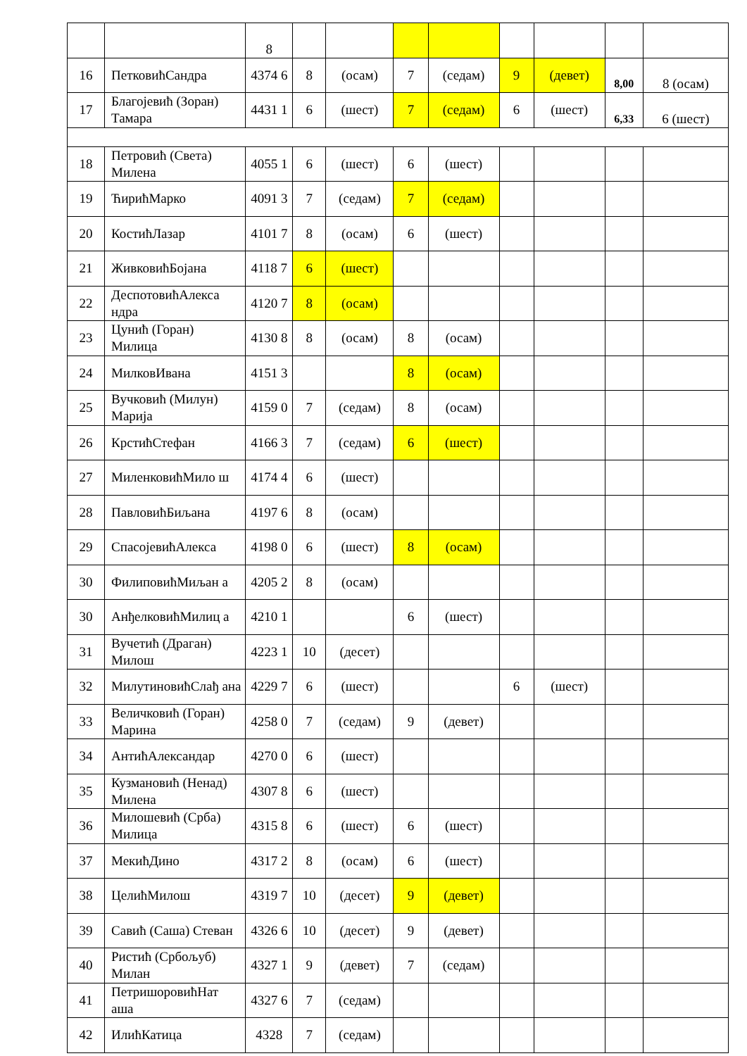| | | 8 | | | | | | | | |
| 16 | ПетковићСандра | 4374 6 | 8 | (осам) | 7 | (седам) | 9 | (девет) | 8,00 | 8 (осам) |
| 17 | Благојевић (Зоран) Тамара | 4431 1 | 6 | (шест) | 7 | (седам) | 6 | (шест) | 6,33 | 6 (шест) |
| 18 | Петровић (Света) Милена | 4055 1 | 6 | (шест) | 6 | (шест) | | | | |
| 19 | ЋирићМарко | 4091 3 | 7 | (седам) | 7 | (седам) | | | | |
| 20 | КостићЛазар | 4101 7 | 8 | (осам) | 6 | (шест) | | | | |
| 21 | ЖивковићБојана | 4118 7 | 6 | (шест) | | | | | | |
| 22 | ДеспотовићАлекса ндра | 4120 7 | 8 | (осам) | | | | | | |
| 23 | Цунић (Горан) Милица | 4130 8 | 8 | (осам) | 8 | (осам) | | | | |
| 24 | МилковИвана | 4151 3 | | | 8 | (осам) | | | | |
| 25 | Вучковић (Милун) Марија | 4159 0 | 7 | (седам) | 8 | (осам) | | | | |
| 26 | КрстићСтефан | 4166 3 | 7 | (седам) | 6 | (шест) | | | | |
| 27 | МиленковићМило ш | 4174 4 | 6 | (шест) | | | | | | |
| 28 | ПавловићБиљана | 4197 6 | 8 | (осам) | | | | | | |
| 29 | СпасојевићАлекса | 4198 0 | 6 | (шест) | 8 | (осам) | | | | |
| 30 | ФилиповићМиљан а | 4205 2 | 8 | (осам) | | | | | | |
| 30 | АнђелковићМилиц а | 4210 1 | | | 6 | (шест) | | | | |
| 31 | Вучетић (Драган) Милош | 4223 1 | 10 | (десет) | | | | | | |
| 32 | МилутиновићСлађ ана | 4229 7 | 6 | (шест) | | | 6 | (шест) | | |
| 33 | Величковић (Горан) Марина | 4258 0 | 7 | (седам) | 9 | (девет) | | | | |
| 34 | АнтићАлександар | 4270 0 | 6 | (шест) | | | | | | |
| 35 | Кузмановић (Ненад) Милена | 4307 8 | 6 | (шест) | | | | | | |
| 36 | Милошевић (Срба) Милица | 4315 8 | 6 | (шест) | 6 | (шест) | | | | |
| 37 | МекићДино | 4317 2 | 8 | (осам) | 6 | (шест) | | | | |
| 38 | ЦелићМилош | 4319 7 | 10 | (десет) | 9 | (девет) | | | | |
| 39 | Савић (Саша) Стеван | 4326 6 | 10 | (десет) | 9 | (девет) | | | | |
| 40 | Ристић (Србољуб) Милан | 4327 1 | 9 | (девет) | 7 | (седам) | | | | |
| 41 | ПетришоровићНат аша | 4327 6 | 7 | (седам) | | | | | | |
| 42 | ИлићКатица | 4328 | 7 | (седам) | | | | | | |